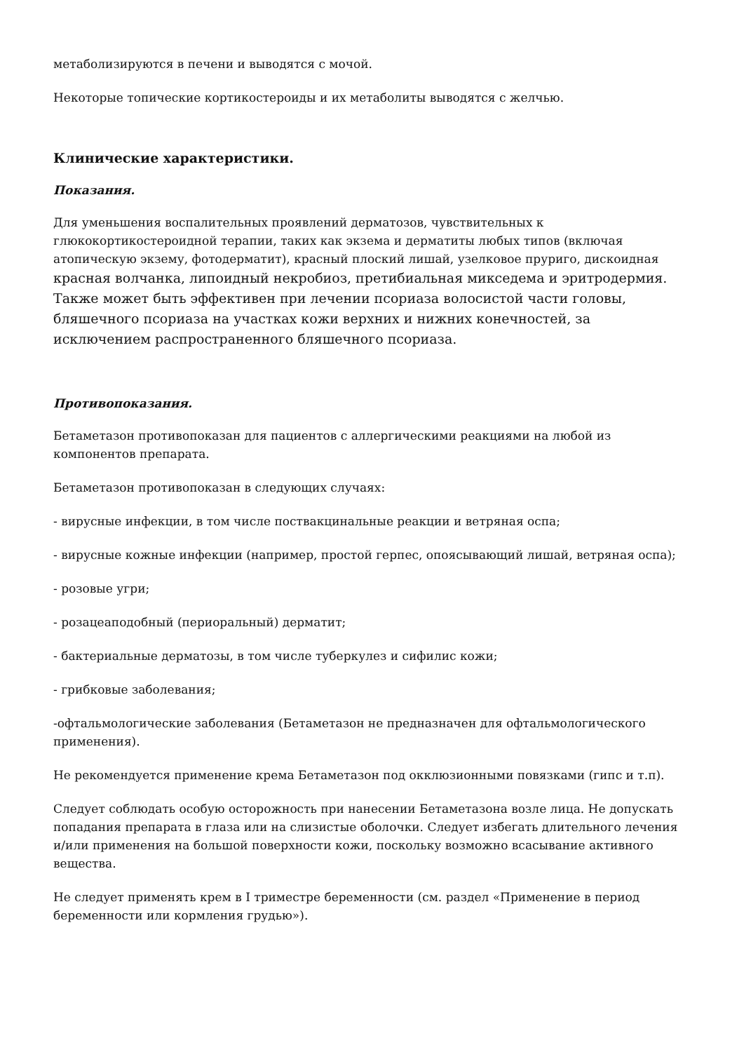метаболизируются в печени и выводятся с мочой.
Некоторые топические кортикостероиды и их метаболиты выводятся с желчью.
Клинические характеристики.
Показания.
Для уменьшения воспалительных проявлений дерматозов, чувствительных к глюкокортикостероидной терапии, таких как экзема и дерматиты любых типов (включая атопическую экзему, фотодерматит), красный плоский лишай, узелковое пруриго, дискоидная красная волчанка, липоидный некробиоз, претибиальная микседема и эритродермия. Также может быть эффективен при лечении псориаза волосистой части головы, бляшечного псориаза на участках кожи верхних и нижних конечностей, за исключением распространенного бляшечного псориаза.
Противопоказания.
Бетаметазон противопоказан для пациентов с аллергическими реакциями на любой из компонентов препарата.
Бетаметазон противопоказан в следующих случаях:
- вирусные инфекции, в том числе поствакцинальные реакции и ветряная оспа;
- вирусные кожные инфекции (например, простой герпес, опоясывающий лишай, ветряная оспа);
- розовые угри;
- розацеаподобный (периоральный) дерматит;
- бактериальные дерматозы, в том числе туберкулез и сифилис кожи;
- грибковые заболевания;
-офтальмологические заболевания (Бетаметазон не предназначен для офтальмологического применения).
Не рекомендуется применение крема Бетаметазон под окклюзионными повязками (гипс и т.п).
Следует соблюдать особую осторожность при нанесении Бетаметазона возле лица. Не допускать попадания препарата в глаза или на слизистые оболочки. Следует избегать длительного лечения и/или применения на большой поверхности кожи, поскольку возможно всасывание активного вещества.
Не следует применять крем в I триместре беременности (см. раздел «Применение в период беременности или кормления грудью»).